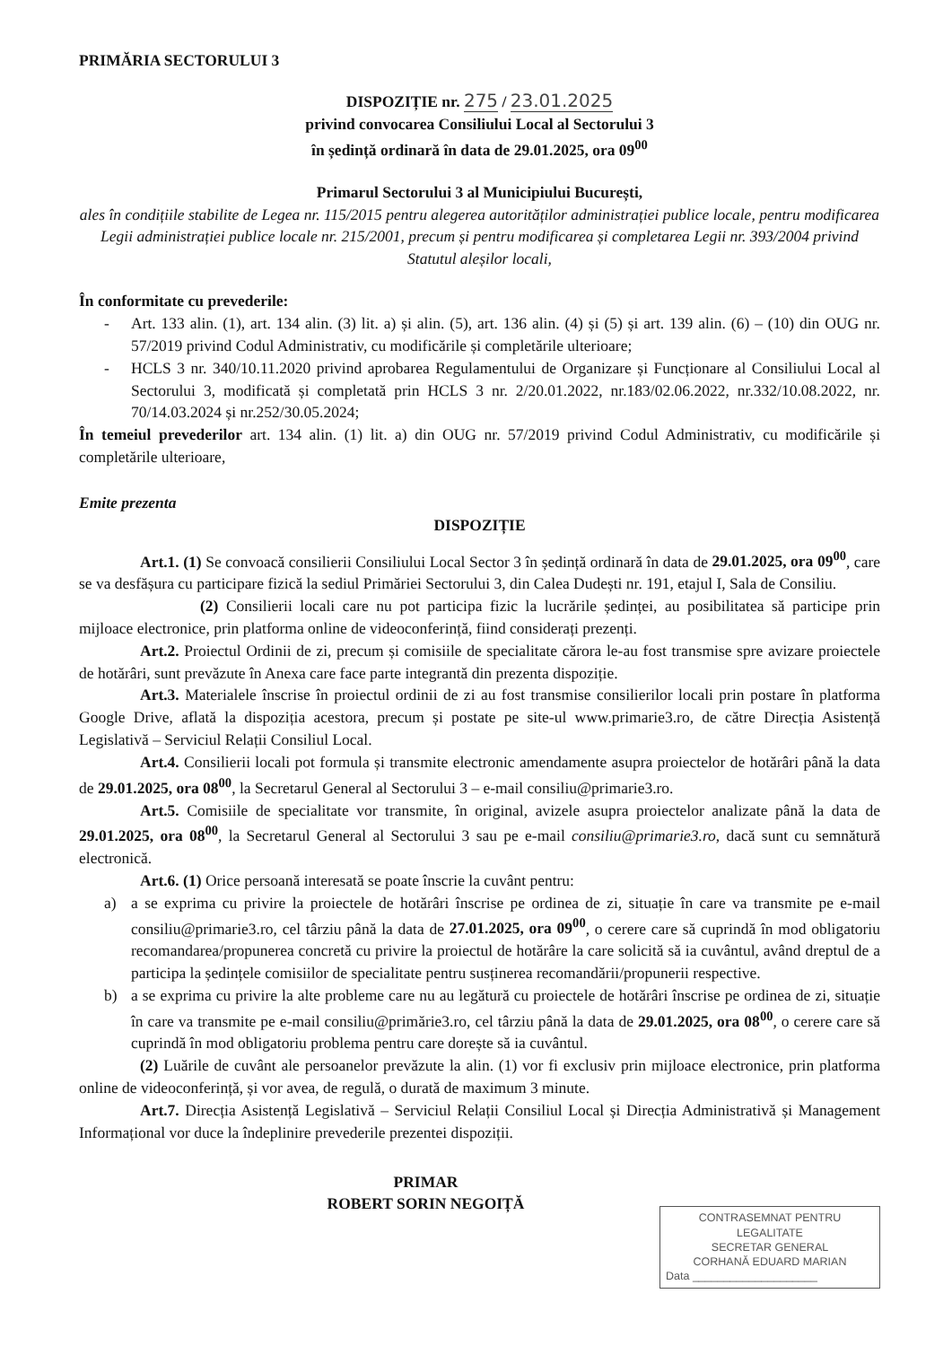PRIMĂRIA SECTORULUI 3
DISPOZIȚIE nr. 275 / 23.01.2025
privind convocarea Consiliului Local al Sectorului 3
în ședință ordinară în data de 29.01.2025, ora 09<sup>00</sup>
Primarul Sectorului 3 al Municipiului București,
ales în condițiile stabilite de Legea nr. 115/2015 pentru alegerea autorităților administrației publice locale, pentru modificarea Legii administrației publice locale nr. 215/2001, precum și pentru modificarea și completarea Legii nr. 393/2004 privind Statutul aleșilor locali,
În conformitate cu prevederile:
- Art. 133 alin. (1), art. 134 alin. (3) lit. a) și alin. (5), art. 136 alin. (4) și (5) și art. 139 alin. (6) – (10) din OUG nr. 57/2019 privind Codul Administrativ, cu modificările și completările ulterioare;
- HCLS 3 nr. 340/10.11.2020 privind aprobarea Regulamentului de Organizare și Funcționare al Consiliului Local al Sectorului 3, modificată și completată prin HCLS 3 nr. 2/20.01.2022, nr.183/02.06.2022, nr.332/10.08.2022, nr. 70/14.03.2024 și nr.252/30.05.2024;
În temeiul prevederilor art. 134 alin. (1) lit. a) din OUG nr. 57/2019 privind Codul Administrativ, cu modificările și completările ulterioare,
Emite prezenta
DISPOZIȚIE
Art.1. (1) Se convoacă consilierii Consiliului Local Sector 3 în ședință ordinară în data de 29.01.2025, ora 09<sup>00</sup>, care se va desfășura cu participare fizică la sediul Primăriei Sectorului 3, din Calea Dudești nr. 191, etajul I, Sala de Consiliu.
(2) Consilierii locali care nu pot participa fizic la lucrările ședinței, au posibilitatea să participe prin mijloace electronice, prin platforma online de videoconferință, fiind considerați prezenți.
Art.2. Proiectul Ordinii de zi, precum și comisiile de specialitate cărora le-au fost transmise spre avizare proiectele de hotărâri, sunt prevăzute în Anexa care face parte integrantă din prezenta dispoziție.
Art.3. Materialele înscrise în proiectul ordinii de zi au fost transmise consilierilor locali prin postare în platforma Google Drive, aflată la dispoziția acestora, precum și postate pe site-ul www.primarie3.ro, de către Direcția Asistență Legislativă – Serviciul Relații Consiliul Local.
Art.4. Consilierii locali pot formula și transmite electronic amendamente asupra proiectelor de hotărâri până la data de 29.01.2025, ora 08<sup>00</sup>, la Secretarul General al Sectorului 3 – e-mail consiliu@primarie3.ro.
Art.5. Comisiile de specialitate vor transmite, în original, avizele asupra proiectelor analizate până la data de 29.01.2025, ora 08<sup>00</sup>, la Secretarul General al Sectorului 3 sau pe e-mail consiliu@primarie3.ro, dacă sunt cu semnătură electronică.
Art.6. (1) Orice persoană interesată se poate înscrie la cuvânt pentru:
a) a se exprima cu privire la proiectele de hotărâri înscrise pe ordinea de zi, situație în care va transmite pe e-mail consiliu@primarie3.ro, cel târziu până la data de 27.01.2025, ora 09<sup>00</sup>, o cerere care să cuprindă în mod obligatoriu recomandarea/propunerea concretă cu privire la proiectul de hotărâre la care solicită să ia cuvântul, având dreptul de a participa la ședințele comisiilor de specialitate pentru susținerea recomandării/propunerii respective.
b) a se exprima cu privire la alte probleme care nu au legătură cu proiectele de hotărâri înscrise pe ordinea de zi, situație în care va transmite pe e-mail consiliu@primărie3.ro, cel târziu până la data de 29.01.2025, ora 08<sup>00</sup>, o cerere care să cuprindă în mod obligatoriu problema pentru care dorește să ia cuvântul.
(2) Luările de cuvânt ale persoanelor prevăzute la alin. (1) vor fi exclusiv prin mijloace electronice, prin platforma online de videoconferință, și vor avea, de regulă, o durată de maximum 3 minute.
Art.7. Direcția Asistență Legislativă – Serviciul Relații Consiliul Local și Direcția Administrativă și Management Informațional vor duce la îndeplinire prevederile prezentei dispoziții.
PRIMAR
ROBERT SORIN NEGOIȚĂ
CONTRASEMNAT PENTRU
LEGALITATE
SECRETAR GENERAL
CORHANĂ EDUARD MARIAN
Data ____________________